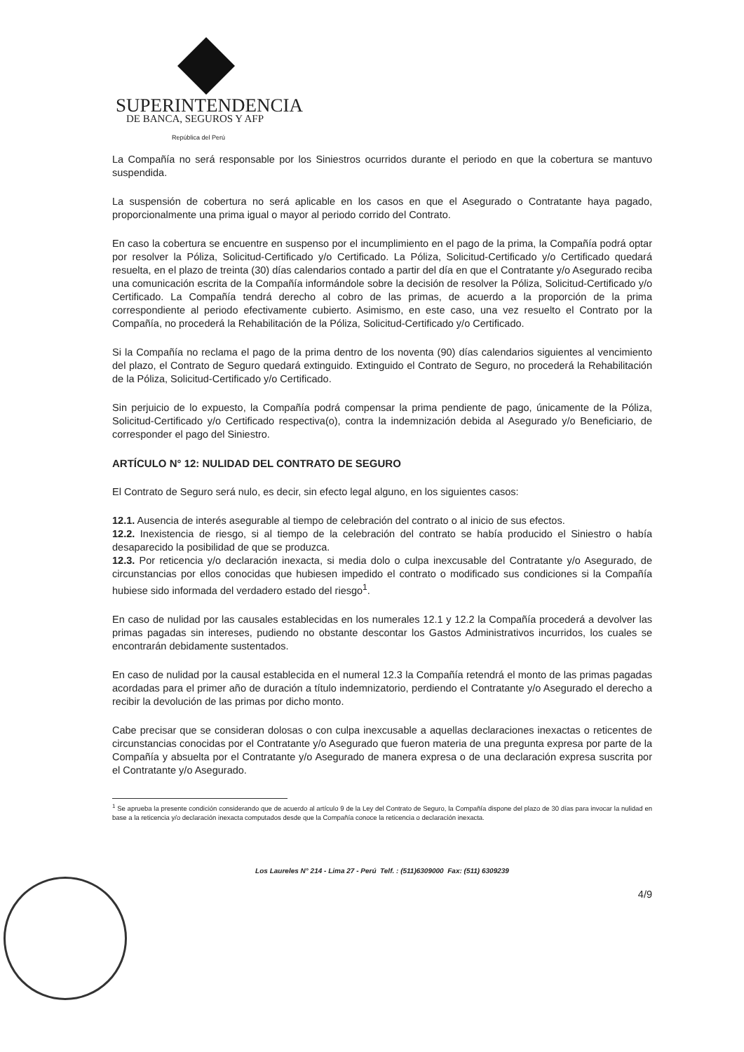SUPERINTENDENCIA
DE BANCA, SEGUROS Y AFP
República del Perú
La Compañía no será responsable por los Siniestros ocurridos durante el periodo en que la cobertura se mantuvo suspendida.
La suspensión de cobertura no será aplicable en los casos en que el Asegurado o Contratante haya pagado, proporcionalmente una prima igual o mayor al periodo corrido del Contrato.
En caso la cobertura se encuentre en suspenso por el incumplimiento en el pago de la prima, la Compañía podrá optar por resolver la Póliza, Solicitud-Certificado y/o Certificado. La Póliza, Solicitud-Certificado y/o Certificado quedará resuelta, en el plazo de treinta (30) días calendarios contado a partir del día en que el Contratante y/o Asegurado reciba una comunicación escrita de la Compañía informándole sobre la decisión de resolver la Póliza, Solicitud-Certificado y/o Certificado. La Compañía tendrá derecho al cobro de las primas, de acuerdo a la proporción de la prima correspondiente al periodo efectivamente cubierto. Asimismo, en este caso, una vez resuelto el Contrato por la Compañía, no procederá la Rehabilitación de la Póliza, Solicitud-Certificado y/o Certificado.
Si la Compañía no reclama el pago de la prima dentro de los noventa (90) días calendarios siguientes al vencimiento del plazo, el Contrato de Seguro quedará extinguido. Extinguido el Contrato de Seguro, no procederá la Rehabilitación de la Póliza, Solicitud-Certificado y/o Certificado.
Sin perjuicio de lo expuesto, la Compañía podrá compensar la prima pendiente de pago, únicamente de la Póliza, Solicitud-Certificado y/o Certificado respectiva(o), contra la indemnización debida al Asegurado y/o Beneficiario, de corresponder el pago del Siniestro.
ARTÍCULO N° 12: NULIDAD DEL CONTRATO DE SEGURO
El Contrato de Seguro será nulo, es decir, sin efecto legal alguno, en los siguientes casos:
12.1. Ausencia de interés asegurable al tiempo de celebración del contrato o al inicio de sus efectos.
12.2. Inexistencia de riesgo, si al tiempo de la celebración del contrato se había producido el Siniestro o había desaparecido la posibilidad de que se produzca.
12.3. Por reticencia y/o declaración inexacta, si media dolo o culpa inexcusable del Contratante y/o Asegurado, de circunstancias por ellos conocidas que hubiesen impedido el contrato o modificado sus condiciones si la Compañía hubiese sido informada del verdadero estado del riesgo<sup>1</sup>.
En caso de nulidad por las causales establecidas en los numerales 12.1 y 12.2 la Compañía procederá a devolver las primas pagadas sin intereses, pudiendo no obstante descontar los Gastos Administrativos incurridos, los cuales se encontrarán debidamente sustentados.
En caso de nulidad por la causal establecida en el numeral 12.3 la Compañía retendrá el monto de las primas pagadas acordadas para el primer año de duración a título indemnizatorio, perdiendo el Contratante y/o Asegurado el derecho a recibir la devolución de las primas por dicho monto.
Cabe precisar que se consideran dolosas o con culpa inexcusable a aquellas declaraciones inexactas o reticentes de circunstancias conocidas por el Contratante y/o Asegurado que fueron materia de una pregunta expresa por parte de la Compañía y absuelta por el Contratante y/o Asegurado de manera expresa o de una declaración expresa suscrita por el Contratante y/o Asegurado.
<sup>1</sup> Se aprueba la presente condición considerando que de acuerdo al artículo 9 de la Ley del Contrato de Seguro, la Compañía dispone del plazo de 30 días para invocar la nulidad en base a la reticencia y/o declaración inexacta computados desde que la Compañía conoce la reticencia o declaración inexacta.
Los Laureles N° 214 - Lima 27 - Perú Telf. : (511)6309000 Fax: (511) 6309239
4/9